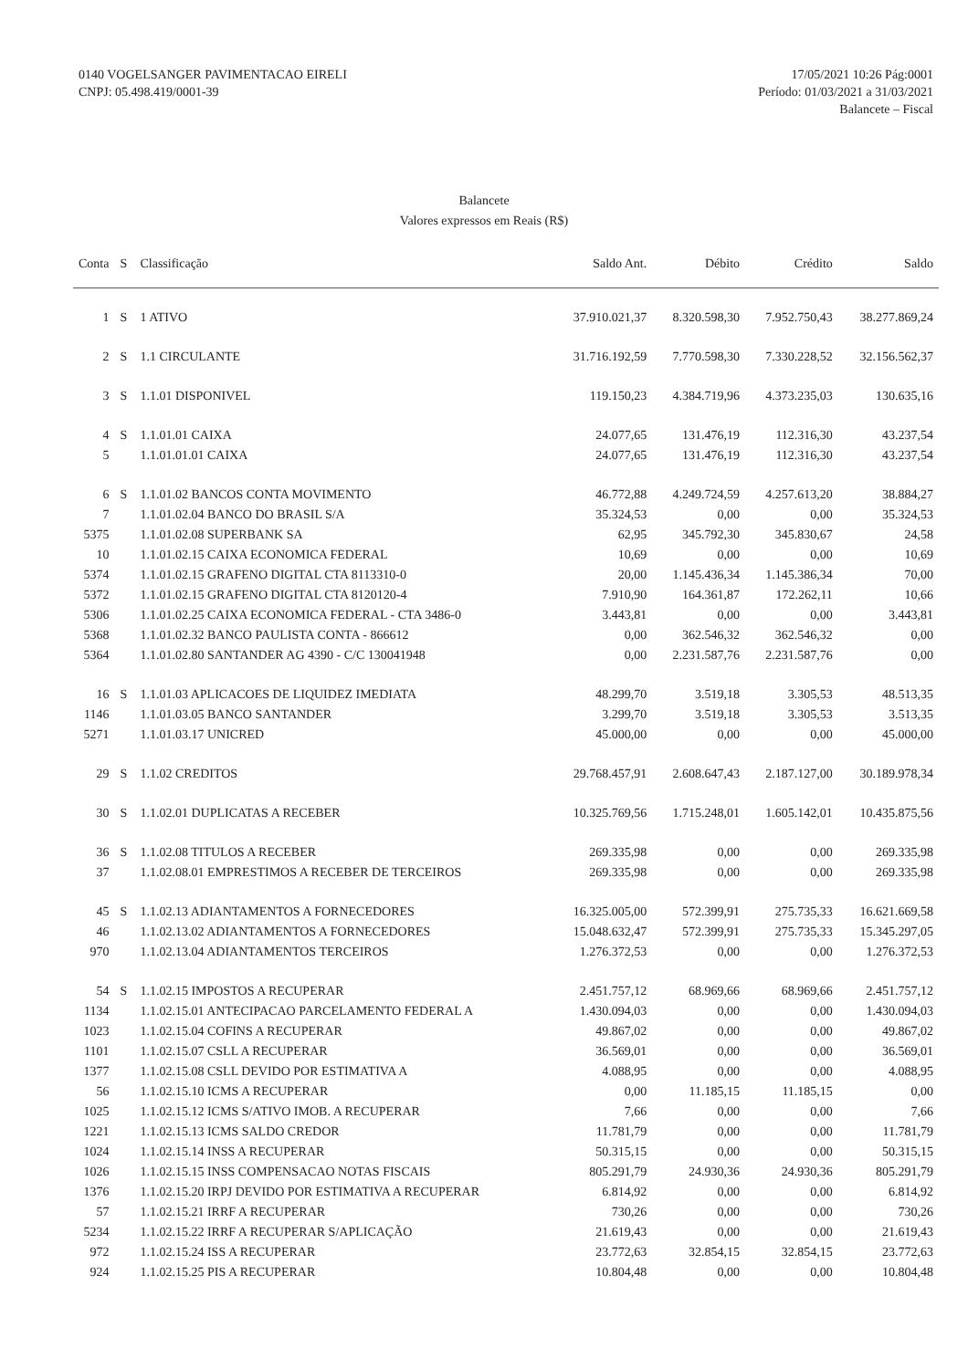0140 VOGELSANGER PAVIMENTACAO EIRELI
CNPJ: 05.498.419/0001-39
17/05/2021 10:26 Pág:0001
Período: 01/03/2021 a 31/03/2021
Balancete – Fiscal
Balancete
Valores expressos em Reais (R$)
| Conta | S | Classificação | Saldo Ant. | Débito | Crédito | Saldo |
| --- | --- | --- | --- | --- | --- | --- |
| 1 | S | 1 ATIVO | 37.910.021,37 | 8.320.598,30 | 7.952.750,43 | 38.277.869,24 |
| 2 | S | 1.1 CIRCULANTE | 31.716.192,59 | 7.770.598,30 | 7.330.228,52 | 32.156.562,37 |
| 3 | S | 1.1.01 DISPONIVEL | 119.150,23 | 4.384.719,96 | 4.373.235,03 | 130.635,16 |
| 4 | S | 1.1.01.01 CAIXA | 24.077,65 | 131.476,19 | 112.316,30 | 43.237,54 |
| 5 | | 1.1.01.01.01 CAIXA | 24.077,65 | 131.476,19 | 112.316,30 | 43.237,54 |
| 6 | S | 1.1.01.02 BANCOS CONTA MOVIMENTO | 46.772,88 | 4.249.724,59 | 4.257.613,20 | 38.884,27 |
| 7 | | 1.1.01.02.04 BANCO DO BRASIL S/A | 35.324,53 | 0,00 | 0,00 | 35.324,53 |
| 5375 | | 1.1.01.02.08 SUPERBANK SA | 62,95 | 345.792,30 | 345.830,67 | 24,58 |
| 10 | | 1.1.01.02.15 CAIXA ECONOMICA FEDERAL | 10,69 | 0,00 | 0,00 | 10,69 |
| 5374 | | 1.1.01.02.15 GRAFENO DIGITAL CTA 8113310-0 | 20,00 | 1.145.436,34 | 1.145.386,34 | 70,00 |
| 5372 | | 1.1.01.02.15 GRAFENO DIGITAL CTA 8120120-4 | 7.910,90 | 164.361,87 | 172.262,11 | 10,66 |
| 5306 | | 1.1.01.02.25 CAIXA ECONOMICA FEDERAL - CTA 3486-0 | 3.443,81 | 0,00 | 0,00 | 3.443,81 |
| 5368 | | 1.1.01.02.32 BANCO PAULISTA CONTA - 866612 | 0,00 | 362.546,32 | 362.546,32 | 0,00 |
| 5364 | | 1.1.01.02.80 SANTANDER AG 4390 - C/C 130041948 | 0,00 | 2.231.587,76 | 2.231.587,76 | 0,00 |
| 16 | S | 1.1.01.03 APLICACOES DE LIQUIDEZ IMEDIATA | 48.299,70 | 3.519,18 | 3.305,53 | 48.513,35 |
| 1146 | | 1.1.01.03.05 BANCO SANTANDER | 3.299,70 | 3.519,18 | 3.305,53 | 3.513,35 |
| 5271 | | 1.1.01.03.17 UNICRED | 45.000,00 | 0,00 | 0,00 | 45.000,00 |
| 29 | S | 1.1.02 CREDITOS | 29.768.457,91 | 2.608.647,43 | 2.187.127,00 | 30.189.978,34 |
| 30 | S | 1.1.02.01 DUPLICATAS A RECEBER | 10.325.769,56 | 1.715.248,01 | 1.605.142,01 | 10.435.875,56 |
| 36 | S | 1.1.02.08 TITULOS A RECEBER | 269.335,98 | 0,00 | 0,00 | 269.335,98 |
| 37 | | 1.1.02.08.01 EMPRESTIMOS A RECEBER DE TERCEIROS | 269.335,98 | 0,00 | 0,00 | 269.335,98 |
| 45 | S | 1.1.02.13 ADIANTAMENTOS A FORNECEDORES | 16.325.005,00 | 572.399,91 | 275.735,33 | 16.621.669,58 |
| 46 | | 1.1.02.13.02 ADIANTAMENTOS A FORNECEDORES | 15.048.632,47 | 572.399,91 | 275.735,33 | 15.345.297,05 |
| 970 | | 1.1.02.13.04 ADIANTAMENTOS TERCEIROS | 1.276.372,53 | 0,00 | 0,00 | 1.276.372,53 |
| 54 | S | 1.1.02.15 IMPOSTOS A RECUPERAR | 2.451.757,12 | 68.969,66 | 68.969,66 | 2.451.757,12 |
| 1134 | | 1.1.02.15.01 ANTECIPACAO PARCELAMENTO FEDERAL A | 1.430.094,03 | 0,00 | 0,00 | 1.430.094,03 |
| 1023 | | 1.1.02.15.04 COFINS A RECUPERAR | 49.867,02 | 0,00 | 0,00 | 49.867,02 |
| 1101 | | 1.1.02.15.07 CSLL A RECUPERAR | 36.569,01 | 0,00 | 0,00 | 36.569,01 |
| 1377 | | 1.1.02.15.08 CSLL DEVIDO POR ESTIMATIVA A | 4.088,95 | 0,00 | 0,00 | 4.088,95 |
| 56 | | 1.1.02.15.10 ICMS A RECUPERAR | 0,00 | 11.185,15 | 11.185,15 | 0,00 |
| 1025 | | 1.1.02.15.12 ICMS S/ATIVO IMOB. A RECUPERAR | 7,66 | 0,00 | 0,00 | 7,66 |
| 1221 | | 1.1.02.15.13 ICMS SALDO CREDOR | 11.781,79 | 0,00 | 0,00 | 11.781,79 |
| 1024 | | 1.1.02.15.14 INSS A RECUPERAR | 50.315,15 | 0,00 | 0,00 | 50.315,15 |
| 1026 | | 1.1.02.15.15 INSS COMPENSACAO NOTAS FISCAIS | 805.291,79 | 24.930,36 | 24.930,36 | 805.291,79 |
| 1376 | | 1.1.02.15.20 IRPJ DEVIDO POR ESTIMATIVA A RECUPERAR | 6.814,92 | 0,00 | 0,00 | 6.814,92 |
| 57 | | 1.1.02.15.21 IRRF A RECUPERAR | 730,26 | 0,00 | 0,00 | 730,26 |
| 5234 | | 1.1.02.15.22 IRRF A RECUPERAR S/APLICAÇÃO | 21.619,43 | 0,00 | 0,00 | 21.619,43 |
| 972 | | 1.1.02.15.24 ISS A RECUPERAR | 23.772,63 | 32.854,15 | 32.854,15 | 23.772,63 |
| 924 | | 1.1.02.15.25 PIS A RECUPERAR | 10.804,48 | 0,00 | 0,00 | 10.804,48 |